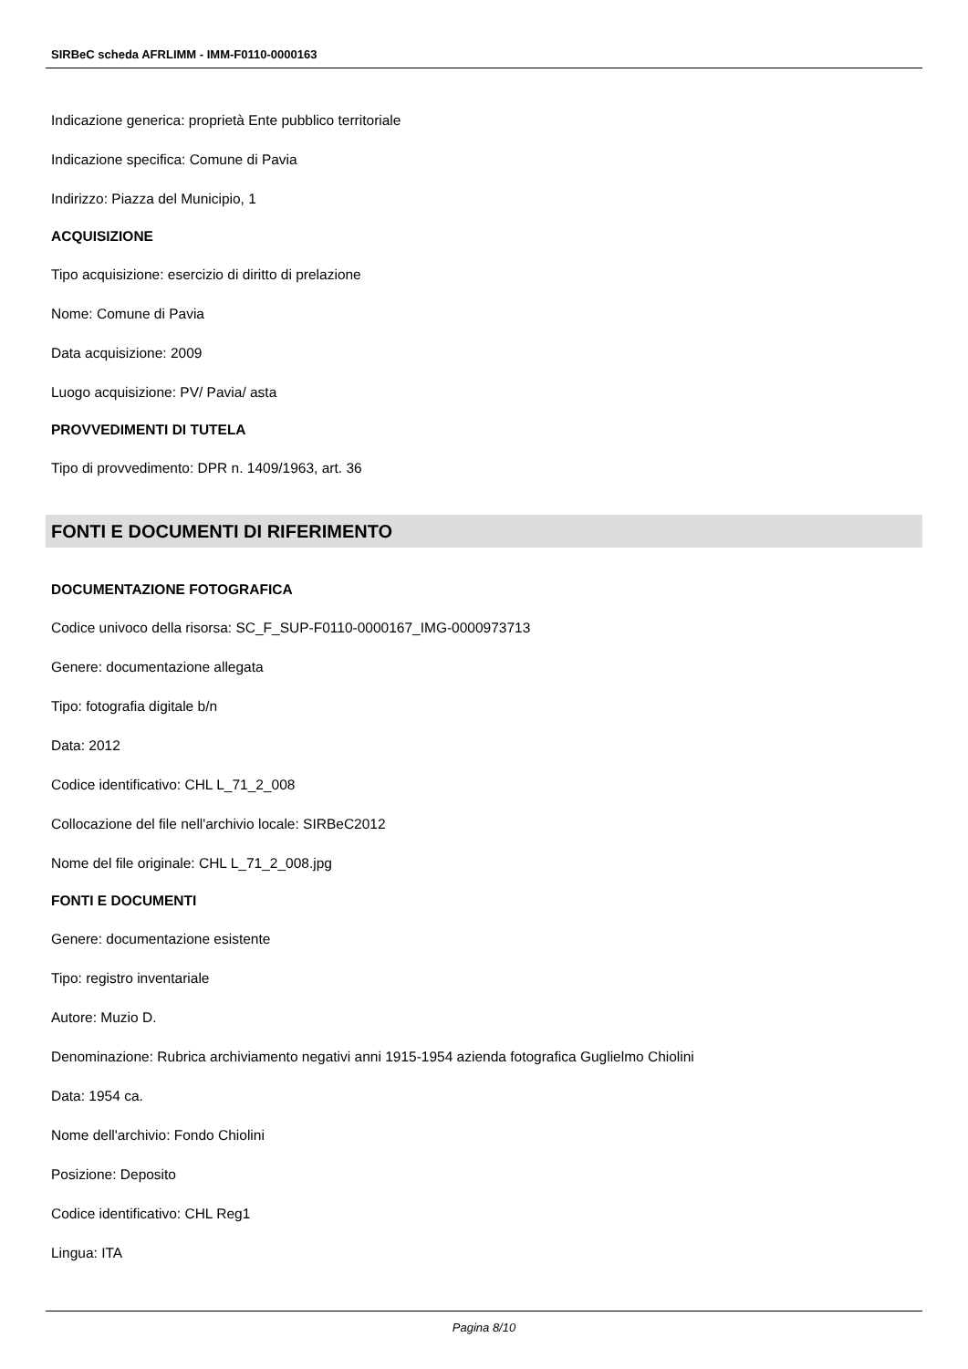SIRBeC scheda AFRLIMM - IMM-F0110-0000163
Indicazione generica: proprietà Ente pubblico territoriale
Indicazione specifica: Comune di Pavia
Indirizzo: Piazza del Municipio, 1
ACQUISIZIONE
Tipo acquisizione: esercizio di diritto di prelazione
Nome: Comune di Pavia
Data acquisizione: 2009
Luogo acquisizione: PV/ Pavia/ asta
PROVVEDIMENTI DI TUTELA
Tipo di provvedimento: DPR n. 1409/1963, art. 36
FONTI E DOCUMENTI DI RIFERIMENTO
DOCUMENTAZIONE FOTOGRAFICA
Codice univoco della risorsa: SC_F_SUP-F0110-0000167_IMG-0000973713
Genere: documentazione allegata
Tipo: fotografia digitale b/n
Data: 2012
Codice identificativo: CHL L_71_2_008
Collocazione del file nell'archivio locale: SIRBeC2012
Nome del file originale: CHL L_71_2_008.jpg
FONTI E DOCUMENTI
Genere: documentazione esistente
Tipo: registro inventariale
Autore: Muzio D.
Denominazione: Rubrica archiviamento negativi anni 1915-1954 azienda fotografica Guglielmo Chiolini
Data: 1954 ca.
Nome dell'archivio: Fondo Chiolini
Posizione: Deposito
Codice identificativo: CHL Reg1
Lingua: ITA
Pagina 8/10